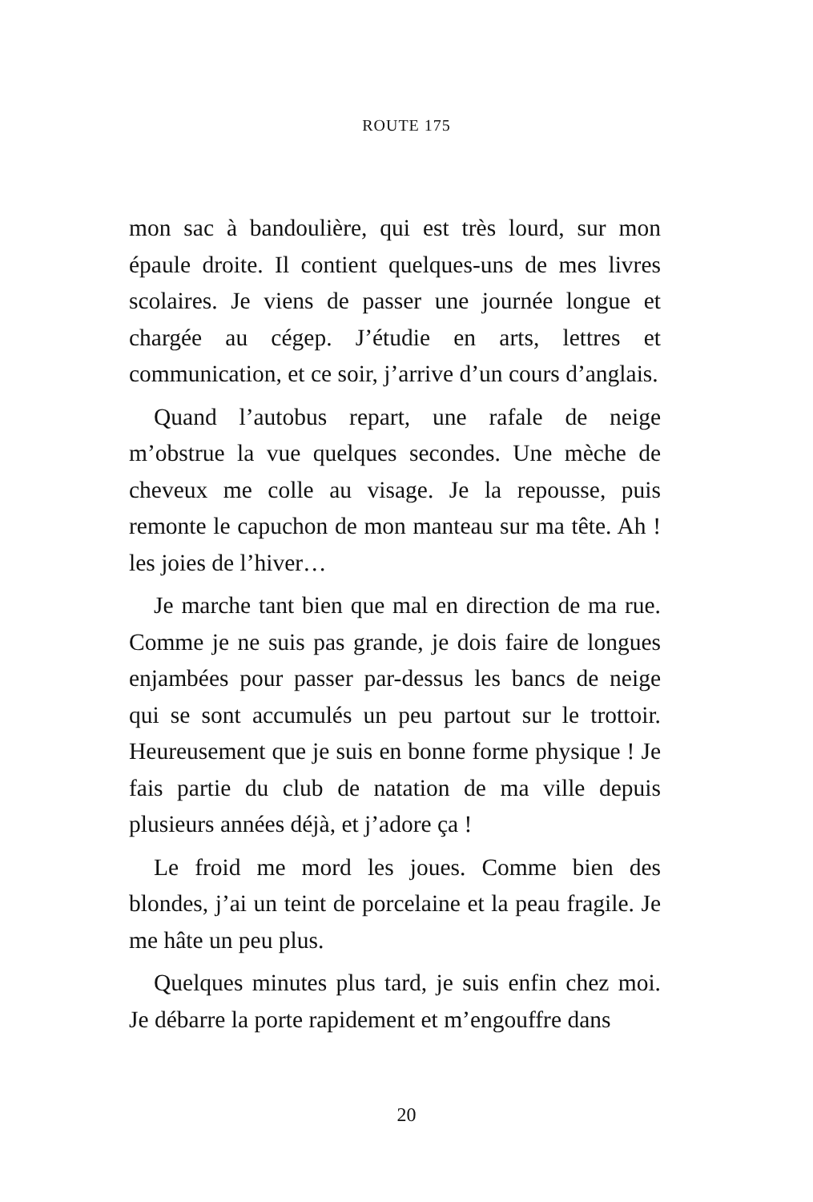ROUTE 175
mon sac à bandoulière, qui est très lourd, sur mon épaule droite. Il contient quelques-uns de mes livres scolaires. Je viens de passer une journée longue et chargée au cégep. J’étudie en arts, lettres et communication, et ce soir, j’arrive d’un cours d’anglais.
Quand l’autobus repart, une rafale de neige m’obstrue la vue quelques secondes. Une mèche de cheveux me colle au visage. Je la repousse, puis remonte le capuchon de mon manteau sur ma tête. Ah ! les joies de l’hiver…
Je marche tant bien que mal en direction de ma rue. Comme je ne suis pas grande, je dois faire de longues enjambées pour passer par-dessus les bancs de neige qui se sont accumulés un peu partout sur le trottoir. Heureusement que je suis en bonne forme physique ! Je fais partie du club de natation de ma ville depuis plusieurs années déjà, et j’adore ça !
Le froid me mord les joues. Comme bien des blondes, j’ai un teint de porcelaine et la peau fragile. Je me hâte un peu plus.
Quelques minutes plus tard, je suis enfin chez moi. Je débarre la porte rapidement et m’engouffre dans
20